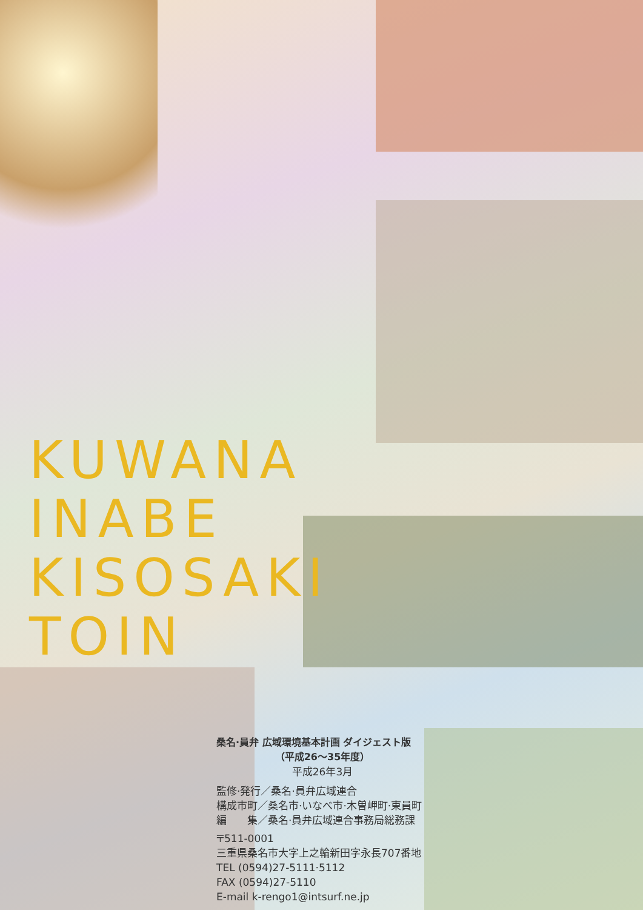KUWANA
INABE
KISOSAKI
TOIN
桑名·員弁 広域環境基本計画 ダイジェスト版
（平成26〜35年度）
平成26年3月
監修·発行／桑名·員弁広域連合
構成市町／桑名市·いなべ市·木曽岬町·東員町
編　　集／桑名·員弁広域連合事務局総務課
〒511-0001
三重県桑名市大字上之輪新田字永長707番地
TEL (0594)27-5111·5112
FAX (0594)27-5110
E-mail k-rengo1@intsurf.ne.jp